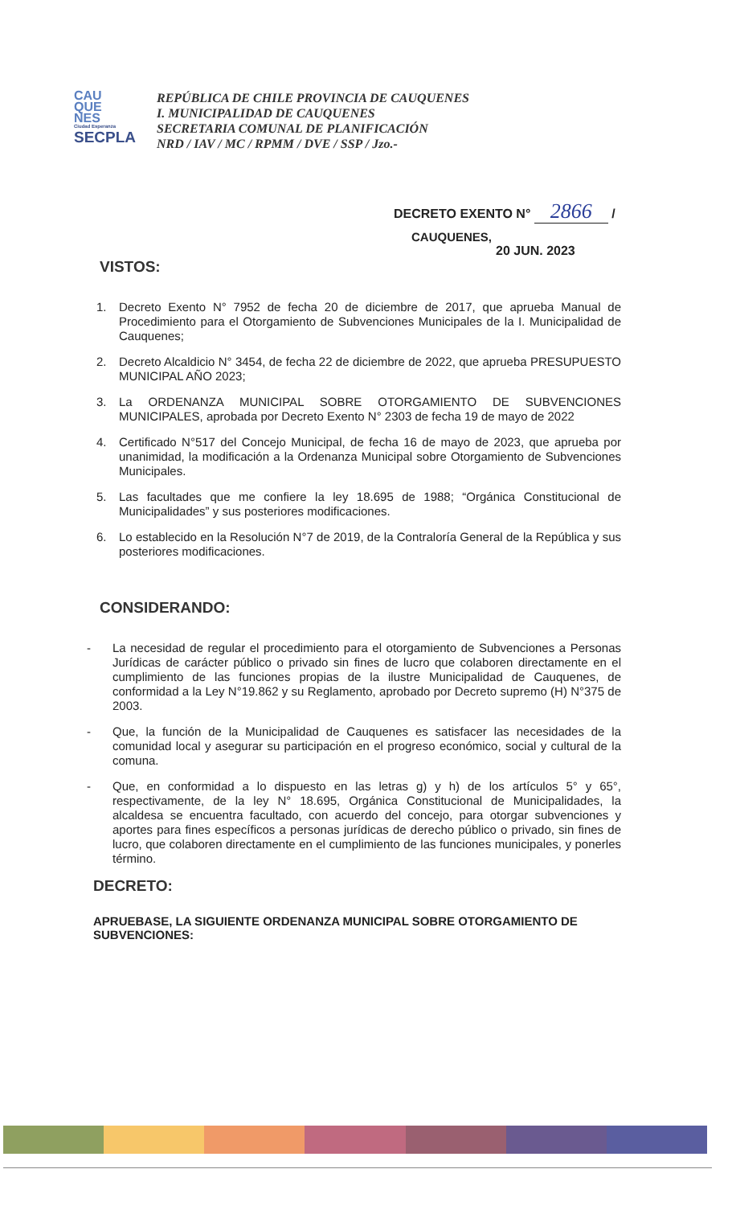CAU
QUE
NES
Ciudad Esperanza
SECPLA
REPÚBLICA DE CHILE PROVINCIA DE CAUQUENES
I. MUNICIPALIDAD DE CAUQUENES
SECRETARIA COMUNAL DE PLANIFICACIÓN
NRD / IAV / MC / RPMM / DVE / SSP / Jzo.-
DECRETO EXENTO N° 2866 /
CAUQUENES,
20 JUN. 2023
VISTOS:
1. Decreto Exento N° 7952 de fecha 20 de diciembre de 2017, que aprueba Manual de Procedimiento para el Otorgamiento de Subvenciones Municipales de la I. Municipalidad de Cauquenes;
2. Decreto Alcaldicio N° 3454, de fecha 22 de diciembre de 2022, que aprueba PRESUPUESTO MUNICIPAL AÑO 2023;
3. La ORDENANZA MUNICIPAL SOBRE OTORGAMIENTO DE SUBVENCIONES MUNICIPALES, aprobada por Decreto Exento N° 2303 de fecha 19 de mayo de 2022
4. Certificado N°517 del Concejo Municipal, de fecha 16 de mayo de 2023, que aprueba por unanimidad, la modificación a la Ordenanza Municipal sobre Otorgamiento de Subvenciones Municipales.
5. Las facultades que me confiere la ley 18.695 de 1988; “Orgánica Constitucional de Municipalidades” y sus posteriores modificaciones.
6. Lo establecido en la Resolución N°7 de 2019, de la Contraloría General de la República y sus posteriores modificaciones.
CONSIDERANDO:
- La necesidad de regular el procedimiento para el otorgamiento de Subvenciones a Personas Jurídicas de carácter público o privado sin fines de lucro que colaboren directamente en el cumplimiento de las funciones propias de la ilustre Municipalidad de Cauquenes, de conformidad a la Ley N°19.862 y su Reglamento, aprobado por Decreto supremo (H) N°375 de 2003.
- Que, la función de la Municipalidad de Cauquenes es satisfacer las necesidades de la comunidad local y asegurar su participación en el progreso económico, social y cultural de la comuna.
- Que, en conformidad a lo dispuesto en las letras g) y h) de los artículos 5° y 65°, respectivamente, de la ley N° 18.695, Orgánica Constitucional de Municipalidades, la alcaldesa se encuentra facultado, con acuerdo del concejo, para otorgar subvenciones y aportes para fines específicos a personas jurídicas de derecho público o privado, sin fines de lucro, que colaboren directamente en el cumplimiento de las funciones municipales, y ponerles término.
DECRETO:
APRUEBASE, LA SIGUIENTE ORDENANZA MUNICIPAL SOBRE OTORGAMIENTO DE SUBVENCIONES: